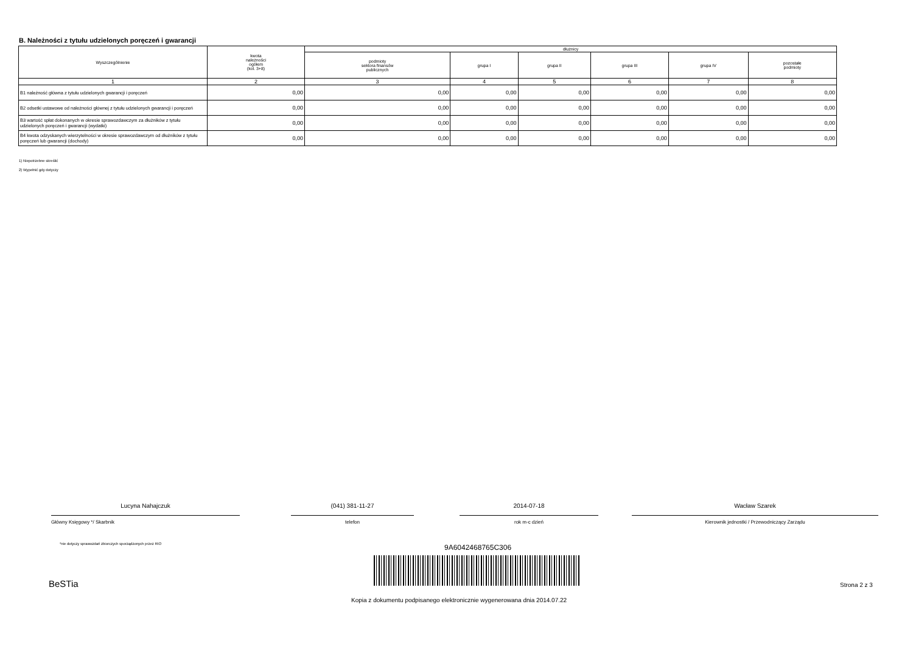B. Należności z tytułu udzielonych poręczeń i gwarancji
| Wyszczególnienie | kwota należności ogółem (kol. 3+8) | dłużnicy | | | | | |
| --- | --- | --- | --- | --- | --- | --- | --- |
| | | podmioty sektora finansów publicznych | grupa I | grupa II | grupa III | grupa IV | pozostałe podmioty |
| 1 | 2 | 3 | 4 | 5 | 6 | 7 | 8 |
| B1 należność główna z tytułu udzielonych gwarancji i poręczeń | 0,00 | 0,00 | 0,00 | 0,00 | 0,00 | 0,00 | 0,00 |
| B2 odsetki ustawowe od należności głównej z tytułu udzielonych gwarancji i poręczeń | 0,00 | 0,00 | 0,00 | 0,00 | 0,00 | 0,00 | 0,00 |
| B3 wartość spłat dokonanych w okresie sprawozdawczym za dłużników z tytułu udzielonych poręczeń i gwarancji (wydatki) | 0,00 | 0,00 | 0,00 | 0,00 | 0,00 | 0,00 | 0,00 |
| B4 kwota odzyskanych wierzytelności w okresie sprawozdawczym od dłużników z tytułu poręczeń lub gwarancji (dochody) | 0,00 | 0,00 | 0,00 | 0,00 | 0,00 | 0,00 | 0,00 |
1) Niepotrzebne skreślić
2) Wypełnić gdy dotyczy
Lucyna Nahajczuk
Główny Księgowy */ Skarbnik
(041) 381-11-27
telefon
2014-07-18
rok m-c dzień
Wacław Szarek
Kierownik jednostki / Przewodniczący Zarządu
*nie dotyczy sprawozdań zbiorczych sporządzonych przez RIO
9A6042468765C306
BeSTia Strona 2 z 3
Kopia z dokumentu podpisanego elektronicznie wygenerowana dnia 2014.07.22